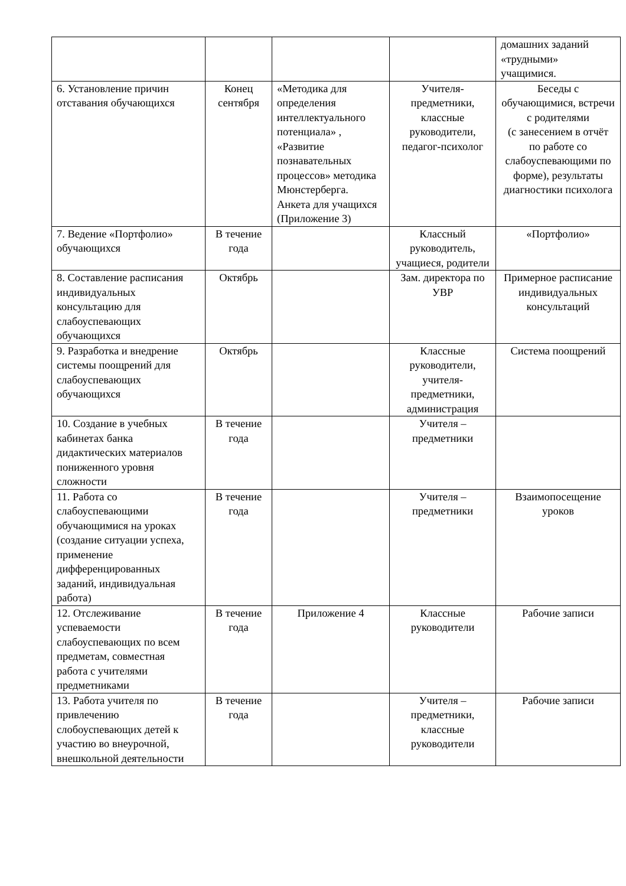| | | | | домашних заданий «трудными» учащимися. |
| 6. Установление причин отставания обучающихся | Конец сентября | «Методика для определения интеллектуального потенциала» , «Развитие познавательных процессов» методика Мюнстерберга. Анкета для учащихся (Приложение 3) | Учителя-предметники, классные руководители, педагог-психолог | Беседы с обучающимися, встречи с родителями (с занесением в отчёт по работе со слабоуспевающими по форме), результаты диагностики психолога |
| 7. Ведение «Портфолио» обучающихся | В течение года | | Классный руководитель, учащиеся, родители | «Портфолио» |
| 8. Составление расписания индивидуальных консультацию для слабоуспевающих обучающихся | Октябрь | | Зам. директора по УВР | Примерное расписание индивидуальных консультаций |
| 9. Разработка и внедрение системы поощрений для слабоуспевающих обучающихся | Октябрь | | Классные руководители, учителя-предметники, администрация | Система поощрений |
| 10. Создание в учебных кабинетах банка дидактических материалов пониженного уровня сложности | В течение года | | Учителя – предметники | |
| 11. Работа со слабоуспевающими обучающимися на уроках (создание ситуации успеха, применение дифференцированных заданий, индивидуальная работа) | В течение года | | Учителя – предметники | Взаимопосещение уроков |
| 12. Отслеживание успеваемости слабоуспевающих по всем предметам, совместная работа с учителями предметниками | В течение года | Приложение 4 | Классные руководители | Рабочие записи |
| 13. Работа учителя по привлечению слобоуспевающих детей к участию во внеурочной, внешкольной деятельности | В течение года | | Учителя – предметники, классные руководители | Рабочие записи |